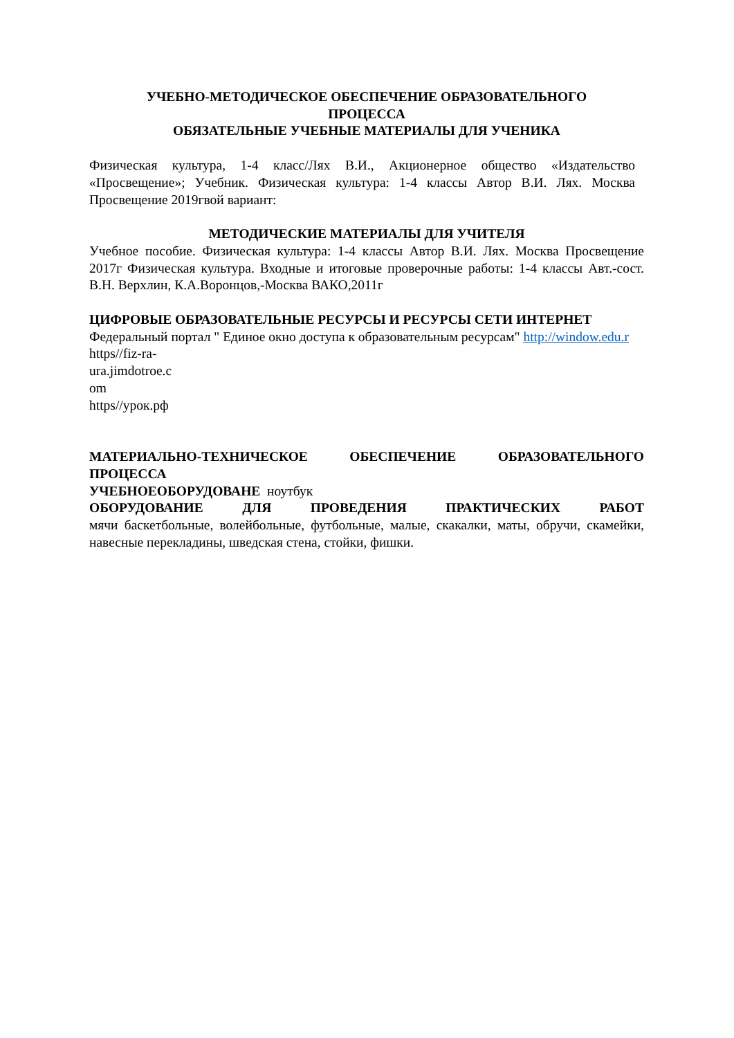УЧЕБНО-МЕТОДИЧЕСКОЕ ОБЕСПЕЧЕНИЕ ОБРАЗОВАТЕЛЬНОГО
ПРОЦЕССА
ОБЯЗАТЕЛЬНЫЕ УЧЕБНЫЕ МАТЕРИАЛЫ ДЛЯ УЧЕНИКА
Физическая культура, 1-4 класс/Лях В.И., Акционерное общество «Издательство «Просвещение»; Учебник. Физическая культура: 1-4 классы Автор В.И. Лях. Москва Просвещение 2019гвой вариант:
МЕТОДИЧЕСКИЕ МАТЕРИАЛЫ ДЛЯ УЧИТЕЛЯ
Учебное пособие. Физическая культура: 1-4 классы Автор В.И. Лях. Москва Просвещение 2017г Физическая культура. Входные и итоговые проверочные работы: 1-4 классы Авт.-сост. В.Н. Верхлин, К.А.Воронцов,-Москва ВАКО,2011г
ЦИФРОВЫЕ ОБРАЗОВАТЕЛЬНЫЕ РЕСУРСЫ И РЕСУРСЫ СЕТИ ИНТЕРНЕТ
Федеральный портал " Единое окно доступа к образовательным ресурсам" http://window.edu.r
https//fiz-ra-
ura.jimdotroe.c
om
https//урок.рф
МАТЕРИАЛЬНО-ТЕХНИЧЕСКОЕ ОБЕСПЕЧЕНИЕ ОБРАЗОВАТЕЛЬНОГО ПРОЦЕССА
УЧЕБНОЕОБОРУДОВАНЕ ноутбук
ОБОРУДОВАНИЕ ДЛЯ ПРОВЕДЕНИЯ ПРАКТИЧЕСКИХ РАБОТ
мячи баскетбольные, волейбольные, футбольные, малые, скакалки, маты, обручи, скамейки, навесные перекладины, шведская стена, стойки, фишки.